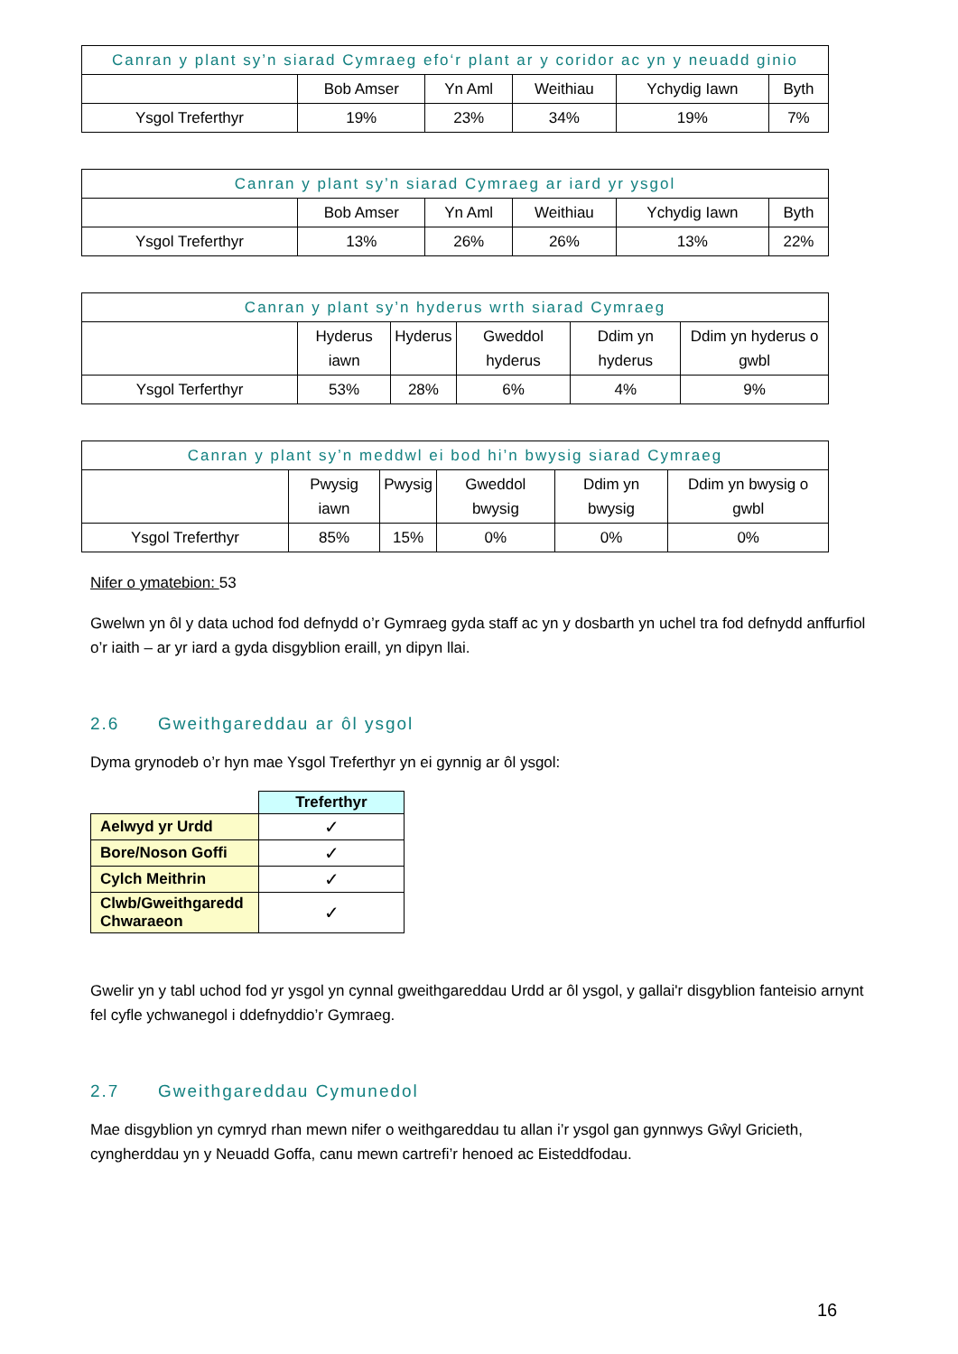| Canran y plant sy’n siarad Cymraeg efo‘r plant ar y coridor ac yn y neuadd ginio | | | | | |
| --- | --- | --- | --- | --- | --- |
| | Bob Amser | Yn Aml | Weithiau | Ychydig Iawn | Byth |
| Ysgol Treferthyr | 19% | 23% | 34% | 19% | 7% |
| Canran y plant sy’n siarad Cymraeg ar iard yr ysgol | | | | | |
| --- | --- | --- | --- | --- | --- |
| | Bob Amser | Yn Aml | Weithiau | Ychydig Iawn | Byth |
| Ysgol Treferthyr | 13% | 26% | 26% | 13% | 22% |
| Canran y plant sy’n hyderus wrth siarad Cymraeg | | | | | |
| --- | --- | --- | --- | --- | --- |
| | Hyderus iawn | Hyderus | Gweddol hyderus | Ddim yn hyderus | Ddim yn hyderus o gwbl |
| Ysgol Terferthyr | 53% | 28% | 6% | 4% | 9% |
| Canran y plant sy’n meddwl ei bod hi’n bwysig siarad Cymraeg | | | | | |
| --- | --- | --- | --- | --- | --- |
| | Pwysig iawn | Pwysig | Gweddol bwysig | Ddim yn bwysig | Ddim yn bwysig o gwbl |
| Ysgol Treferthyr | 85% | 15% | 0% | 0% | 0% |
Nifer o ymatebion: 53
Gwelwn yn ôl y data uchod fod defnydd o’r Gymraeg gyda staff ac yn y dosbarth yn uchel tra fod defnydd anffurfiol o’r iaith – ar yr iard a gyda disgyblion eraill, yn dipyn llai.
2.6 Gweithgareddau ar ôl ysgol
Dyma grynodeb o’r hyn mae Ysgol Treferthyr yn ei gynnig ar ôl ysgol:
| | Treferthyr |
| Aelwyd yr Urdd | ✓ |
| Bore/Noson Goffi | ✓ |
| Cylch Meithrin | ✓ |
| Clwb/Gweithgaredd Chwaraeon | ✓ |
Gwelir yn y tabl uchod fod yr ysgol yn cynnal gweithgareddau Urdd ar ôl ysgol, y gallai'r disgyblion fanteisio arnynt fel cyfle ychwanegol i ddefnyddio’r Gymraeg.
2.7 Gweithgareddau Cymunedol
Mae disgyblion yn cymryd rhan mewn nifer o weithgareddau tu allan i’r ysgol gan gynnwys Gŵyl Gricieth, cyngherddau yn y Neuadd Goffa, canu mewn cartrefi’r henoed ac Eisteddfodau.
16